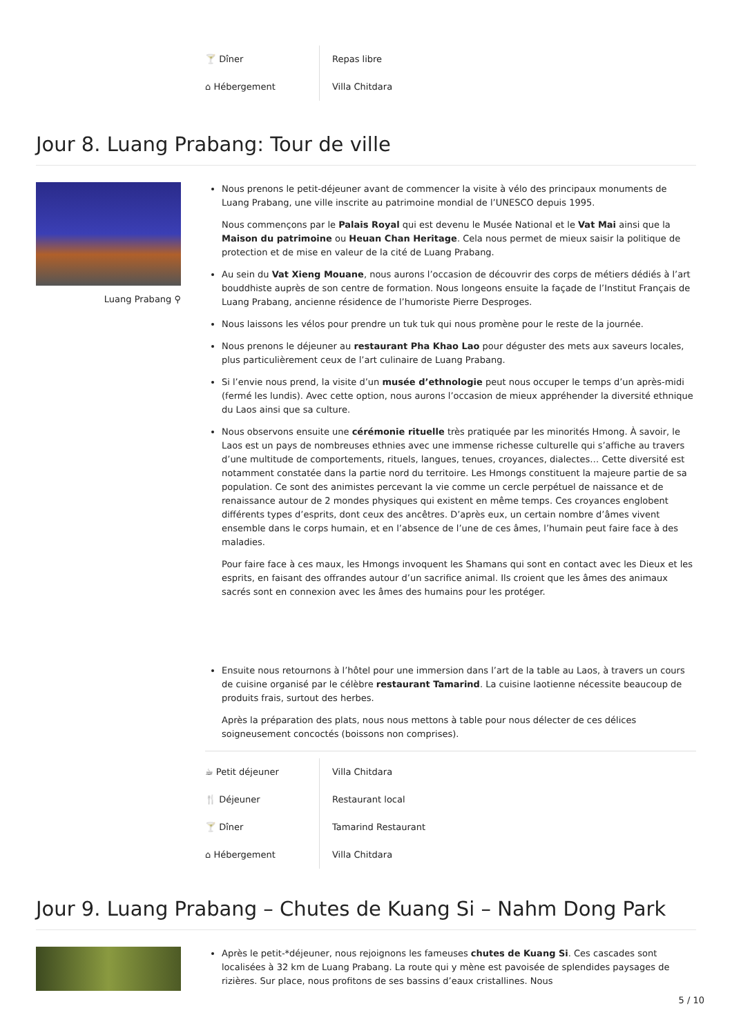| 🍸 Dîner | Repas libre |
| ⌂ Hébergement | Villa Chitdara |
Jour 8. Luang Prabang: Tour de ville
Luang Prabang ⚲
Nous prenons le petit-déjeuner avant de commencer la visite à vélo des principaux monuments de Luang Prabang, une ville inscrite au patrimoine mondial de l’UNESCO depuis 1995.
Nous commençons par le Palais Royal qui est devenu le Musée National et le Vat Mai ainsi que la Maison du patrimoine ou Heuan Chan Heritage. Cela nous permet de mieux saisir la politique de protection et de mise en valeur de la cité de Luang Prabang.
Au sein du Vat Xieng Mouane, nous aurons l’occasion de découvrir des corps de métiers dédiés à l’art bouddhiste auprès de son centre de formation. Nous longeons ensuite la façade de l’Institut Français de Luang Prabang, ancienne résidence de l’humoriste Pierre Desproges.
Nous laissons les vélos pour prendre un tuk tuk qui nous promène pour le reste de la journée.
Nous prenons le déjeuner au restaurant Pha Khao Lao pour déguster des mets aux saveurs locales, plus particulièrement ceux de l’art culinaire de Luang Prabang.
Si l’envie nous prend, la visite d’un musée d’ethnologie peut nous occuper le temps d’un après-midi (fermé les lundis). Avec cette option, nous aurons l’occasion de mieux appréhender la diversité ethnique du Laos ainsi que sa culture.
Nous observons ensuite une cérémonie rituelle très pratiquée par les minorités Hmong. À savoir, le Laos est un pays de nombreuses ethnies avec une immense richesse culturelle qui s’affiche au travers d’une multitude de comportements, rituels, langues, tenues, croyances, dialectes… Cette diversité est notamment constatée dans la partie nord du territoire. Les Hmongs constituent la majeure partie de sa population. Ce sont des animistes percevant la vie comme un cercle perpétuel de naissance et de renaissance autour de 2 mondes physiques qui existent en même temps. Ces croyances englobent différents types d’esprits, dont ceux des ancêtres. D’après eux, un certain nombre d’âmes vivent ensemble dans le corps humain, et en l’absence de l’une de ces âmes, l’humain peut faire face à des maladies.
Pour faire face à ces maux, les Hmongs invoquent les Shamans qui sont en contact avec les Dieux et les esprits, en faisant des offrandes autour d’un sacrifice animal. Ils croient que les âmes des animaux sacrés sont en connexion avec les âmes des humains pour les protéger.
Ensuite nous retournons à l’hôtel pour une immersion dans l’art de la table au Laos, à travers un cours de cuisine organisé par le célèbre restaurant Tamarind. La cuisine laotienne nécessite beaucoup de produits frais, surtout des herbes.
Après la préparation des plats, nous nous mettons à table pour nous délecter de ces délices soigneusement concoctés (boissons non comprises).
| ☕ Petit déjeuner | Villa Chitdara |
| 🍴 Déjeuner | Restaurant local |
| 🍸 Dîner | Tamarind Restaurant |
| ⌂ Hébergement | Villa Chitdara |
Jour 9. Luang Prabang – Chutes de Kuang Si – Nahm Dong Park
Après le petit-*déjeuner, nous rejoignons les fameuses chutes de Kuang Si. Ces cascades sont localisées à 32 km de Luang Prabang. La route qui y mène est pavoisée de splendides paysages de rizières. Sur place, nous profitons de ses bassins d’eaux cristallines. Nous
5 / 10